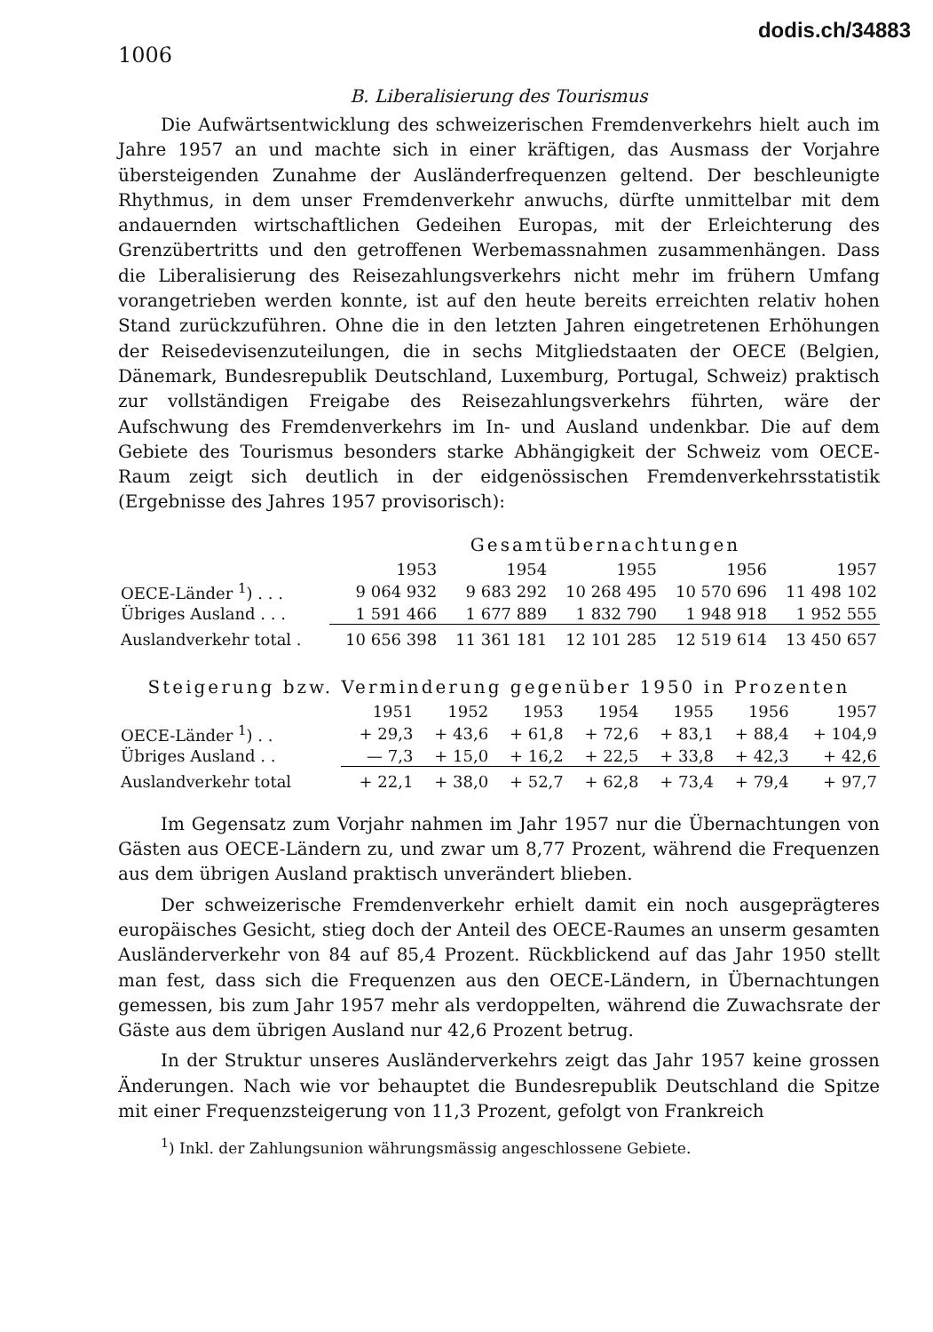1006
dodis.ch/34883
B. Liberalisierung des Tourismus
Die Aufwärtsentwicklung des schweizerischen Fremdenverkehrs hielt auch im Jahre 1957 an und machte sich in einer kräftigen, das Ausmass der Vorjahre übersteigenden Zunahme der Ausländerfrequenzen geltend. Der beschleunigte Rhythmus, in dem unser Fremdenverkehr anwuchs, dürfte unmittelbar mit dem andauernden wirtschaftlichen Gedeihen Europas, mit der Erleichterung des Grenzübertritts und den getroffenen Werbemassnahmen zusammenhängen. Dass die Liberalisierung des Reisezahlungsverkehrs nicht mehr im frühern Umfang vorangetrieben werden konnte, ist auf den heute bereits erreichten relativ hohen Stand zurückzuführen. Ohne die in den letzten Jahren eingetretenen Erhöhungen der Reisedevisenzuteilungen, die in sechs Mitgliedstaaten der OECE (Belgien, Dänemark, Bundesrepublik Deutschland, Luxemburg, Portugal, Schweiz) praktisch zur vollständigen Freigabe des Reisezahlungsverkehrs führten, wäre der Aufschwung des Fremdenverkehrs im In- und Ausland undenkbar. Die auf dem Gebiete des Tourismus besonders starke Abhängigkeit der Schweiz vom OECE-Raum zeigt sich deutlich in der eidgenössischen Fremdenverkehrsstatistik (Ergebnisse des Jahres 1957 provisorisch):
Gesamtübernachtungen
| | 1953 | 1954 | 1955 | 1956 | 1957 |
| --- | --- | --- | --- | --- | --- |
| OECE-Länder <sup>1</sup>) . . . | 9 064 932 | 9 683 292 | 10 268 495 | 10 570 696 | 11 498 102 |
| Übriges Ausland . . . | 1 591 466 | 1 677 889 | 1 832 790 | 1 948 918 | 1 952 555 |
| Auslandverkehr total . | 10 656 398 | 11 361 181 | 12 101 285 | 12 519 614 | 13 450 657 |
Steigerung bzw. Verminderung gegenüber 1950 in Prozenten
| | 1951 | 1952 | 1953 | 1954 | 1955 | 1956 | 1957 |
| --- | --- | --- | --- | --- | --- | --- | --- |
| OECE-Länder <sup>1</sup>) . . | + 29,3 | + 43,6 | + 61,8 | + 72,6 | + 83,1 | + 88,4 | + 104,9 |
| Übriges Ausland . . | — 7,3 | + 15,0 | + 16,2 | + 22,5 | + 33,8 | + 42,3 | + 42,6 |
| Auslandverkehr total | + 22,1 | + 38,0 | + 52,7 | + 62,8 | + 73,4 | + 79,4 | + 97,7 |
Im Gegensatz zum Vorjahr nahmen im Jahr 1957 nur die Übernachtungen von Gästen aus OECE-Ländern zu, und zwar um 8,77 Prozent, während die Frequenzen aus dem übrigen Ausland praktisch unverändert blieben.
Der schweizerische Fremdenverkehr erhielt damit ein noch ausgeprägteres europäisches Gesicht, stieg doch der Anteil des OECE-Raumes an unserm gesamten Ausländerverkehr von 84 auf 85,4 Prozent. Rückblickend auf das Jahr 1950 stellt man fest, dass sich die Frequenzen aus den OECE-Ländern, in Übernachtungen gemessen, bis zum Jahr 1957 mehr als verdoppelten, während die Zuwachsrate der Gäste aus dem übrigen Ausland nur 42,6 Prozent betrug.
In der Struktur unseres Ausländerverkehrs zeigt das Jahr 1957 keine grossen Änderungen. Nach wie vor behauptet die Bundesrepublik Deutschland die Spitze mit einer Frequenzsteigerung von 11,3 Prozent, gefolgt von Frankreich
<sup>1</sup>) Inkl. der Zahlungsunion währungsmässig angeschlossene Gebiete.